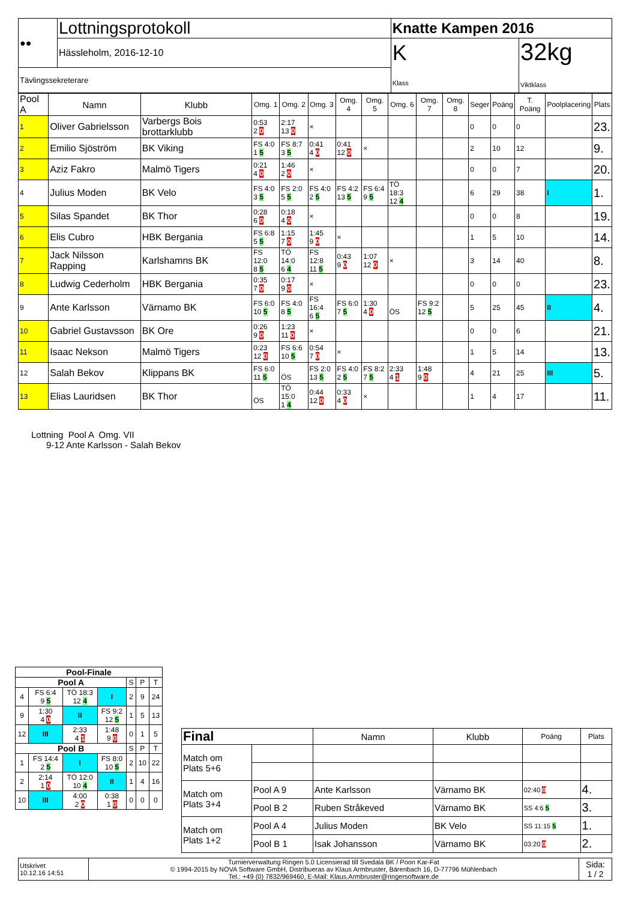| ●● | Lottningsprotokoll | Knatte Kampen 2016 | |
| | Hässleholm, 2016-12-10 | K Klass | 32kg Viktklass |
| Tävlingssekreterare | | | |
| Pool A | | Namn | Klubb | Omg. 1 | Omg. 2 | Omg. 3 | Omg. 4 | Omg. 5 | Omg. 6 | Omg. 7 | Omg. 8 | Seger | Poäng | T. Poäng | Poolplacering | Plats |
| --- | --- | --- | --- | --- | --- | --- | --- | --- | --- | --- | --- | --- | --- | --- | --- | --- |
| 1 | Oliver Gabrielsson | | Varbergs Bois brottarklubb | 0:53 2 0 | 2:17 13 0 | × | | | | | | 0 | 0 | 0 | | 23. |
| 2 | Emilio Sjöström | | BK Viking | FS 4:0 1 5 | FS 8:7 3 5 | 0:41 4 0 | 0:41 12 0 | × | | | | 2 | 10 | 12 | | 9. |
| 3 | Aziz Fakro | | Malmö Tigers | 0:21 4 0 | 1:46 2 0 | × | | | | | | 0 | 0 | 7 | | 20. |
| 4 | Julius Moden | | BK Velo | FS 4:0 3 5 | FS 2:0 5 5 | FS 4:0 2 5 | FS 4:2 13 5 | FS 6:4 9 5 | TÖ 18:3 12 4 | | | 6 | 29 | 38 | I | 1. |
| 5 | Silas Spandet | | BK Thor | 0:28 6 0 | 0:18 4 0 | × | | | | | | 0 | 0 | 8 | | 19. |
| 6 | Elis Cubro | | HBK Bergania | FS 6:8 5 5 | 1:15 7 0 | 1:45 9 0 | × | | | | | 1 | 5 | 10 | | 14. |
| 7 | Jack Nilsson Rapping | | Karlshamns BK | FS 12:0 8 5 | TÖ 14:0 6 4 | FS 12:8 11 5 | 0:43 9 0 | 1:07 12 0 | × | | | 3 | 14 | 40 | | 8. |
| 8 | Ludwig Cederholm | | HBK Bergania | 0:35 7 0 | 0:17 9 0 | × | | | | | | 0 | 0 | 0 | | 23. |
| 9 | Ante Karlsson | | Värnamo BK | FS 6:0 10 5 | FS 4:0 8 5 | FS 16:4 6 5 | FS 6:0 7 5 | 1:30 4 0 | ÖS | FS 9:2 12 5 | | 5 | 25 | 45 | II | 4. |
| 10 | Gabriel Gustavsson | | BK Ore | 0:26 9 0 | 1:23 11 0 | × | | | | | | 0 | 0 | 6 | | 21. |
| 11 | Isaac Nekson | | Malmö Tigers | 0:23 12 0 | FS 6:6 10 5 | 0:54 7 0 | × | | | | | 1 | 5 | 14 | | 13. |
| 12 | Salah Bekov | | Klippans BK | FS 6:0 11 5 | ÖS | FS 2:0 13 5 | FS 4:0 2 5 | FS 8:2 7 5 | 2:33 4 1 | 1:48 9 0 | | 4 | 21 | 25 | III | 5. |
| 13 | Elias Lauridsen | | BK Thor | ÖS | TÖ 15:0 1 4 | 0:44 12 0 | 0:33 4 0 | × | | | | 1 | 4 | 17 | | 11. |
Lottning Pool A Omg. VII
9-12 Ante Karlsson - Salah Bekov
| Pool-Finale | | | | | | |
| --- | --- | --- | --- | --- | --- | --- |
| Pool A | | | | S | P | T |
| 4 | FS 6:4 9 5 | TÖ 18:3 12 4 | I | 2 | 9 | 24 |
| 9 | 1:30 4 0 | II | FS 9:2 12 5 | 1 | 5 | 13 |
| 12 | III | 2:33 4 1 | 1:48 9 0 | 0 | 1 | 5 |
| Pool B | | | | S | P | T |
| 1 | FS 14:4 2 5 | I | FS 8:0 10 5 | 2 | 10 | 22 |
| 2 | 2:14 1 0 | TÖ 12:0 10 4 | II | 1 | 4 | 16 |
| 10 | III | 4:00 2 0 | 0:38 1 0 | 0 | 0 | 0 |
| Final | | Namn | Klubb | Poäng | Plats |
| --- | --- | --- | --- | --- | --- |
| Match om Plats 5+6 | | | | | |
| Match om Plats 3+4 | Pool A 9 | Ante Karlsson | Värnamo BK | 02:40 0 | 4. |
| | Pool B 2 | Ruben Stråkeved | Värnamo BK | SS 4:6 5 | 3. |
| Match om Plats 1+2 | Pool A 4 | Julius Moden | BK Velo | SS 11:15 5 | 1. |
| | Pool B 1 | Isak Johansson | Värnamo BK | 03:20 0 | 2. |
| Utskrivet 10.12.16 14:51 | Turnierverwaltung Ringen 5.0 Licensierad till Svedala BK / Poon Kar-Fat © 1994-2015 by NOVA Software GmbH, Distribueras av Klaus Armbruster, Bärenbach 16, D-77796 Mühlenbach Tel.: +49 (0) 7832/969460, E-Mail: Klaus.Armbruster@ringersoftware.de | Sida: 1 / 2 |